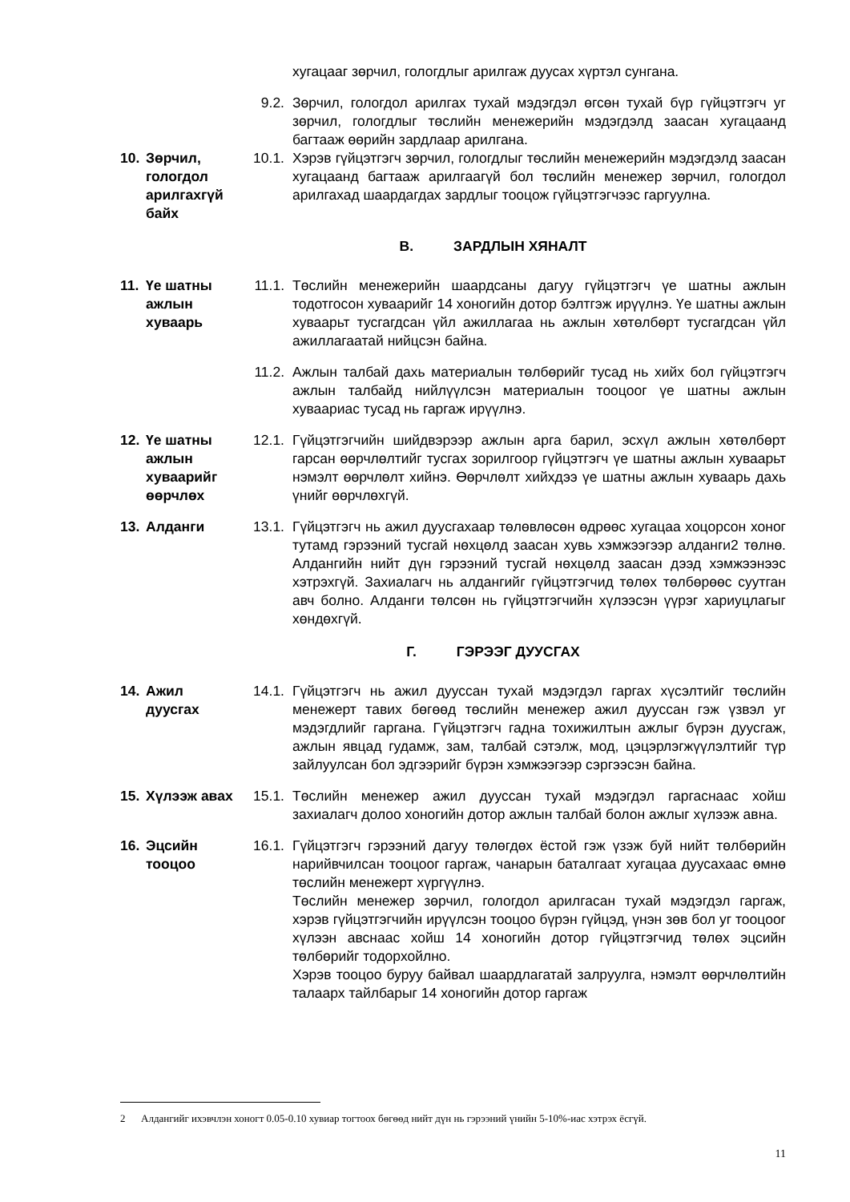хугацааг зөрчил, гологдлыг арилгаж дуусах хүртэл сунгана.
9.2. Зөрчил, гологдол арилгах тухай мэдэгдэл өгсөн тухай бүр гүйцэтгэгч уг зөрчил, гологдлыг төслийн менежерийн мэдэгдэлд заасан хугацаанд багтааж өөрийн зардлаар арилгана.
10. Зөрчил, гологдол арилгахгүй байх
10.1. Хэрэв гүйцэтгэгч зөрчил, гологдлыг төслийн менежерийн мэдэгдэлд заасан хугацаанд багтааж арилгаагүй бол төслийн менежер зөрчил, гологдол арилгахад шаардагдах зардлыг тооцож гүйцэтгэгчээс гаргуулна.
В. ЗАРДЛЫН ХЯНАЛТ
11. Үе шатны ажлын хуваарь
11.1. Төслийн менежерийн шаардсаны дагуу гүйцэтгэгч үе шатны ажлын тодотгосон хуваарийг 14 хоногийн дотор бэлтгэж ирүүлнэ. Үе шатны ажлын хуваарьт тусгагдсан үйл ажиллагаа нь ажлын хөтөлбөрт тусгагдсан үйл ажиллагаатай нийцсэн байна.
11.2. Ажлын талбай дахь материалын төлбөрийг тусад нь хийх бол гүйцэтгэгч ажлын талбайд нийлүүлсэн материалын тооцоог үе шатны ажлын хуваариас тусад нь гаргаж ирүүлнэ.
12. Үе шатны ажлын хуваарийг өөрчлөх
12.1. Гүйцэтгэгчийн шийдвэрээр ажлын арга барил, эсхүл ажлын хөтөлбөрт гарсан өөрчлөлтийг тусгах зорилгоор гүйцэтгэгч үе шатны ажлын хуваарьт нэмэлт өөрчлөлт хийнэ. Өөрчлөлт хийхдээ үе шатны ажлын хуваарь дахь үнийг өөрчлөхгүй.
13. Алданги 13.1. Гүйцэтгэгч нь ажил дуусгахаар төлөвлөсөн өдрөөс хугацаа хоцорсон хоног тутамд гэрээний тусгай нөхцөлд заасан хувь хэмжээгээр алданги2 төлнө. Алдангийн нийт дүн гэрээний тусгай нөхцөлд заасан дээд хэмжээнээс хэтрэхгүй. Захиалагч нь алдангийг гүйцэтгэгчид төлөх төлбөрөөс суутган авч болно. Алданги төлсөн нь гүйцэтгэгчийн хүлээсэн үүрэг хариуцлагыг хөндөхгүй.
Г. ГЭРЭЭГ ДУУСГАХ
14. Ажил дуусгах
14.1. Гүйцэтгэгч нь ажил дууссан тухай мэдэгдэл гаргах хүсэлтийг төслийн менежерт тавих бөгөөд төслийн менежер ажил дууссан гэж үзвэл уг мэдэгдлийг гаргана. Гүйцэтгэгч гадна тохижилтын ажлыг бүрэн дуусгаж, ажлын явцад гудамж, зам, талбай сэтэлж, мод, цэцэрлэгжүүлэлтийг түр зайлуулсан бол эдгээрийг бүрэн хэмжээгээр сэргээсэн байна.
15. Хүлээж авах
15.1. Төслийн менежер ажил дууссан тухай мэдэгдэл гаргаснаас хойш захиалагч долоо хоногийн дотор ажлын талбай болон ажлыг хүлээж авна.
16. Эцсийн тооцоо
16.1. Гүйцэтгэгч гэрээний дагуу төлөгдөх ёстой гэж үзэж буй нийт төлбөрийн нарийвчилсан тооцоог гаргаж, чанарын баталгаат хугацаа дуусахаас өмнө төслийн менежерт хүргүүлнэ.
Төслийн менежер зөрчил, гологдол арилгасан тухай мэдэгдэл гаргаж, хэрэв гүйцэтгэгчийн ирүүлсэн тооцоо бүрэн гүйцэд, үнэн зөв бол уг тооцоог хүлээн авснаас хойш 14 хоногийн дотор гүйцэтгэгчид төлөх эцсийн төлбөрийг тодорхойлно.
Хэрэв тооцоо буруу байвал шаардлагатай залруулга, нэмэлт өөрчлөлтийн талаарх тайлбарыг 14 хоногийн дотор гаргаж
2 Алдангийг ихэвчлэн хоногт 0.05-0.10 хувиар тогтоох бөгөөд нийт дүн нь гэрээний үнийн 5-10%-иас хэтрэх ёсгүй.
11